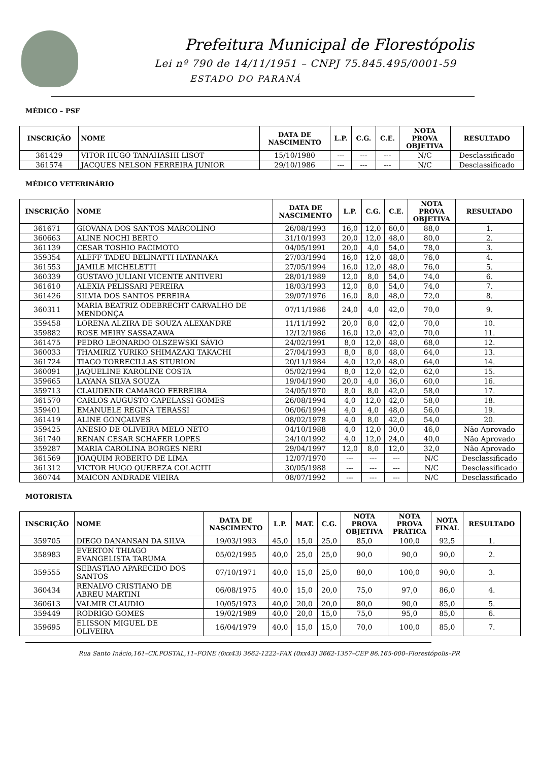Prefeitura Municipal de Florestópolis
Lei nº 790 de 14/11/1951 – CNPJ 75.845.495/0001-59
ESTADO DO PARANÁ
MÉDICO – PSF
| INSCRIÇÃO | NOME | DATA DE NASCIMENTO | L.P. | C.G. | C.E. | NOTA PROVA OBJETIVA | RESULTADO |
| --- | --- | --- | --- | --- | --- | --- | --- |
| 361429 | VITOR HUGO TANAHASHI LISOT | 15/10/1980 | --- | --- | --- | N/C | Desclassificado |
| 361574 | JACQUES NELSON FERREIRA JUNIOR | 29/10/1986 | --- | --- | --- | N/C | Desclassificado |
MÉDICO VETERINÁRIO
| INSCRIÇÃO | NOME | DATA DE NASCIMENTO | L.P. | C.G. | C.E. | NOTA PROVA OBJETIVA | RESULTADO |
| --- | --- | --- | --- | --- | --- | --- | --- |
| 361671 | GIOVANA DOS SANTOS MARCOLINO | 26/08/1993 | 16,0 | 12,0 | 60,0 | 88,0 | 1. |
| 360663 | ALINE NOCHI BERTO | 31/10/1993 | 20,0 | 12,0 | 48,0 | 80,0 | 2. |
| 361139 | CESAR TOSHIO FACIMOTO | 04/05/1991 | 20,0 | 4,0 | 54,0 | 78,0 | 3. |
| 359354 | ALEFF TADEU BELINATTI HATANAKA | 27/03/1994 | 16,0 | 12,0 | 48,0 | 76,0 | 4. |
| 361553 | JAMILE MICHELETTI | 27/05/1994 | 16,0 | 12,0 | 48,0 | 76,0 | 5. |
| 360339 | GUSTAVO JULIANI VICENTE ANTIVERI | 28/01/1989 | 12,0 | 8,0 | 54,0 | 74,0 | 6. |
| 361610 | ALEXIA PELISSARI PEREIRA | 18/03/1993 | 12,0 | 8,0 | 54,0 | 74,0 | 7. |
| 361426 | SILVIA DOS SANTOS PEREIRA | 29/07/1976 | 16,0 | 8,0 | 48,0 | 72,0 | 8. |
| 360311 | MARIA BEATRIZ ODEBRECHT CARVALHO DE MENDONÇA | 07/11/1986 | 24,0 | 4,0 | 42,0 | 70,0 | 9. |
| 359458 | LORENA ALZIRA DE SOUZA ALEXANDRE | 11/11/1992 | 20,0 | 8,0 | 42,0 | 70,0 | 10. |
| 359882 | ROSE MEIRY SASSAZAWA | 12/12/1986 | 16,0 | 12,0 | 42,0 | 70,0 | 11. |
| 361475 | PEDRO LEONARDO OLSZEWSKI SÁVIO | 24/02/1991 | 8,0 | 12,0 | 48,0 | 68,0 | 12. |
| 360033 | THAMIRIZ YURIKO SHIMAZAKI TAKACHI | 27/04/1993 | 8,0 | 8,0 | 48,0 | 64,0 | 13. |
| 361724 | TIAGO TORRECILLAS STURION | 20/11/1984 | 4,0 | 12,0 | 48,0 | 64,0 | 14. |
| 360091 | JAQUELINE KAROLINE COSTA | 05/02/1994 | 8,0 | 12,0 | 42,0 | 62,0 | 15. |
| 359665 | LAYANA SILVA SOUZA | 19/04/1990 | 20,0 | 4,0 | 36,0 | 60,0 | 16. |
| 359713 | CLAUDENIR CAMARGO FERREIRA | 24/05/1970 | 8,0 | 8,0 | 42,0 | 58,0 | 17. |
| 361570 | CARLOS AUGUSTO CAPELASSI GOMES | 26/08/1994 | 4,0 | 12,0 | 42,0 | 58,0 | 18. |
| 359401 | EMANUELE REGINA TERASSI | 06/06/1994 | 4,0 | 4,0 | 48,0 | 56,0 | 19. |
| 361419 | ALINE GONÇALVES | 08/02/1978 | 4,0 | 8,0 | 42,0 | 54,0 | 20. |
| 359425 | ANESIO DE OLIVEIRA MELO NETO | 04/10/1988 | 4,0 | 12,0 | 30,0 | 46,0 | Não Aprovado |
| 361740 | RENAN CESAR SCHAFER LOPES | 24/10/1992 | 4,0 | 12,0 | 24,0 | 40,0 | Não Aprovado |
| 359287 | MARIA CAROLINA BORGES NERI | 29/04/1997 | 12,0 | 8,0 | 12,0 | 32,0 | Não Aprovado |
| 361569 | JOAQUIM ROBERTO DE LIMA | 12/07/1970 | --- | --- | --- | N/C | Desclassificado |
| 361312 | VICTOR HUGO QUEREZA COLACITI | 30/05/1988 | --- | --- | --- | N/C | Desclassificado |
| 360744 | MAICON ANDRADE VIEIRA | 08/07/1992 | --- | --- | --- | N/C | Desclassificado |
MOTORISTA
| INSCRIÇÃO | NOME | DATA DE NASCIMENTO | L.P. | MAT. | C.G. | NOTA PROVA OBJETIVA | NOTA PROVA PRÁTICA | NOTA FINAL | RESULTADO |
| --- | --- | --- | --- | --- | --- | --- | --- | --- | --- |
| 359705 | DIEGO DANANSAN DA SILVA | 19/03/1993 | 45,0 | 15,0 | 25,0 | 85,0 | 100,0 | 92,5 | 1. |
| 358983 | EVERTON THIAGO EVANGELISTA TARUMA | 05/02/1995 | 40,0 | 25,0 | 25,0 | 90,0 | 90,0 | 90,0 | 2. |
| 359555 | SEBASTIAO APARECIDO DOS SANTOS | 07/10/1971 | 40,0 | 15,0 | 25,0 | 80,0 | 100,0 | 90,0 | 3. |
| 360434 | RENALVO CRISTIANO DE ABREU MARTINI | 06/08/1975 | 40,0 | 15,0 | 20,0 | 75,0 | 97,0 | 86,0 | 4. |
| 360613 | VALMIR CLAUDIO | 10/05/1973 | 40,0 | 20,0 | 20,0 | 80,0 | 90,0 | 85,0 | 5. |
| 359449 | RODRIGO GOMES | 19/02/1989 | 40,0 | 20,0 | 15,0 | 75,0 | 95,0 | 85,0 | 6. |
| 359695 | ELISSON MIGUEL DE OLIVEIRA | 16/04/1979 | 40,0 | 15,0 | 15,0 | 70,0 | 100,0 | 85,0 | 7. |
Rua Santo Inácio,161–CX.POSTAL,11–FONE (0xx43) 3662-1222–FAX (0xx43) 3662-1357–CEP 86.165-000–Florestópolis–PR